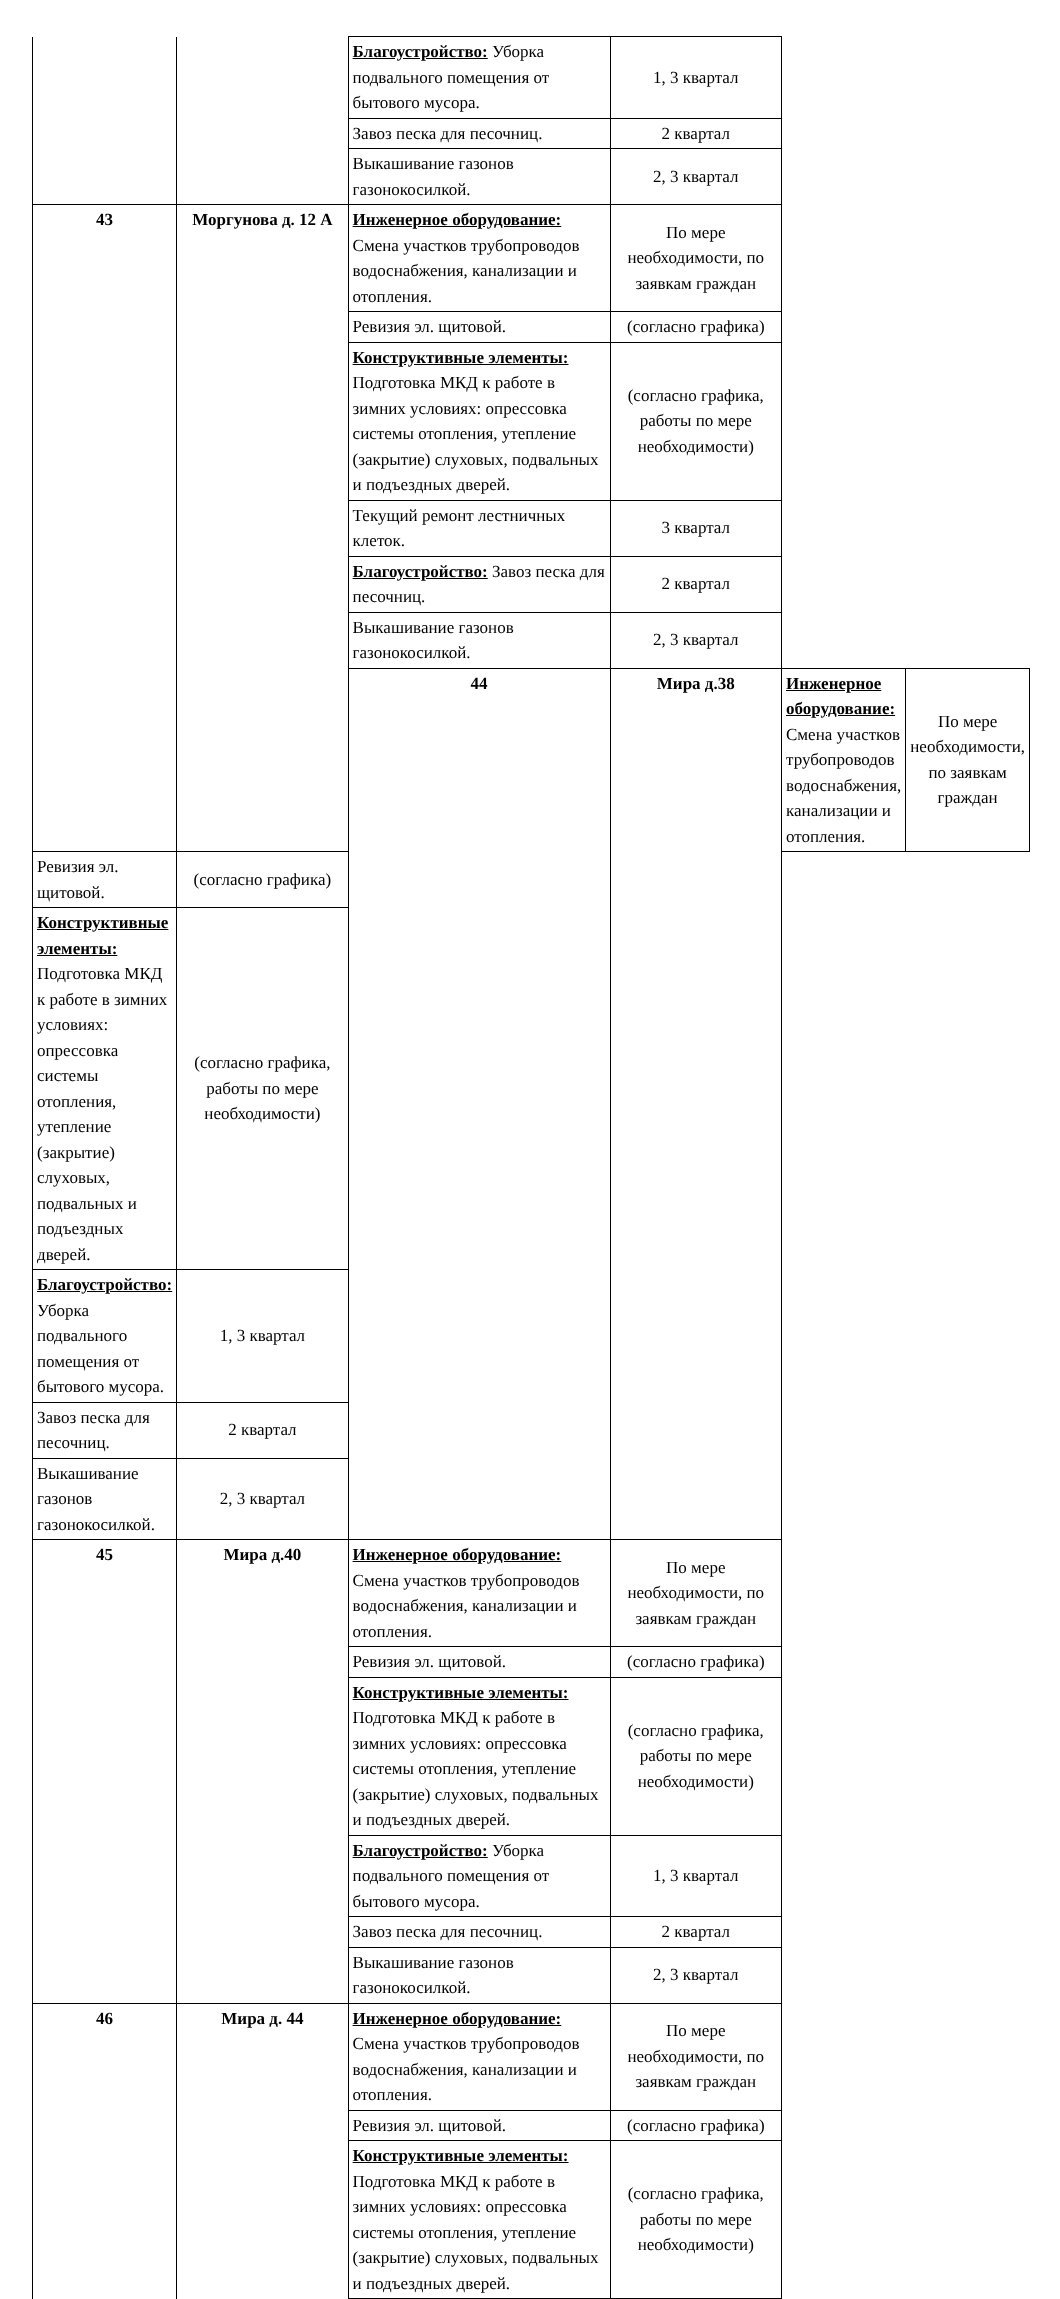| | | Благоустройство: Уборка подвального помещения от бытового мусора. | 1, 3 квартал | | |
| | | Завоз песка для песочниц. | 2 квартал | | |
| | | Выкашивание газонов газонокосилкой. | 2, 3 квартал | | |
| 43 | Моргунова д. 12 А | Инженерное оборудование: Смена участков трубопроводов водоснабжения, канализации и отопления. | По мере необходимости, по заявкам граждан | | |
| | | Ревизия эл. щитовой. | (согласно графика) | | |
| | | Конструктивные элементы: Подготовка МКД к работе в зимних условиях: опрессовка системы отопления, утепление (закрытие) слуховых, подвальных и подъездных дверей. | (согласно графика, работы по мере необходимости) | | |
| | | Текущий ремонт лестничных клеток. | 3 квартал | | |
| | | Благоустройство: Завоз песка для песочниц. | 2 квартал | | |
| | | Выкашивание газонов газонокосилкой. | 2, 3 квартал | | |
| | | 44 | Мира д.38 | Инженерное оборудование: Смена участков трубопроводов водоснабжения, канализации и отопления. | По мере необходимости, по заявкам граждан |
| Ревизия эл. щитовой. | (согласно графика) | | | | |
| Конструктивные элементы: Подготовка МКД к работе в зимних условиях: опрессовка системы отопления, утепление (закрытие) слуховых, подвальных и подъездных дверей. | (согласно графика, работы по мере необходимости) | | | | |
| Благоустройство: Уборка подвального помещения от бытового мусора. | 1, 3 квартал | | | | |
| Завоз песка для песочниц. | 2 квартал | | | | |
| Выкашивание газонов газонокосилкой. | 2, 3 квартал | | | | |
| 45 | Мира д.40 | Инженерное оборудование: Смена участков трубопроводов водоснабжения, канализации и отопления. | По мере необходимости, по заявкам граждан | | |
| | | Ревизия эл. щитовой. | (согласно графика) | | |
| | | Конструктивные элементы: Подготовка МКД к работе в зимних условиях: опрессовка системы отопления, утепление (закрытие) слуховых, подвальных и подъездных дверей. | (согласно графика, работы по мере необходимости) | | |
| | | Благоустройство: Уборка подвального помещения от бытового мусора. | 1, 3 квартал | | |
| | | Завоз песка для песочниц. | 2 квартал | | |
| | | Выкашивание газонов газонокосилкой. | 2, 3 квартал | | |
| 46 | Мира д. 44 | Инженерное оборудование: Смена участков трубопроводов водоснабжения, канализации и отопления. | По мере необходимости, по заявкам граждан | | |
| | | Ревизия эл. щитовой. | (согласно графика) | | |
| | | Конструктивные элементы: Подготовка МКД к работе в зимних условиях: опрессовка системы отопления, утепление (закрытие) слуховых, подвальных и подъездных дверей. | (согласно графика, работы по мере необходимости) | | |